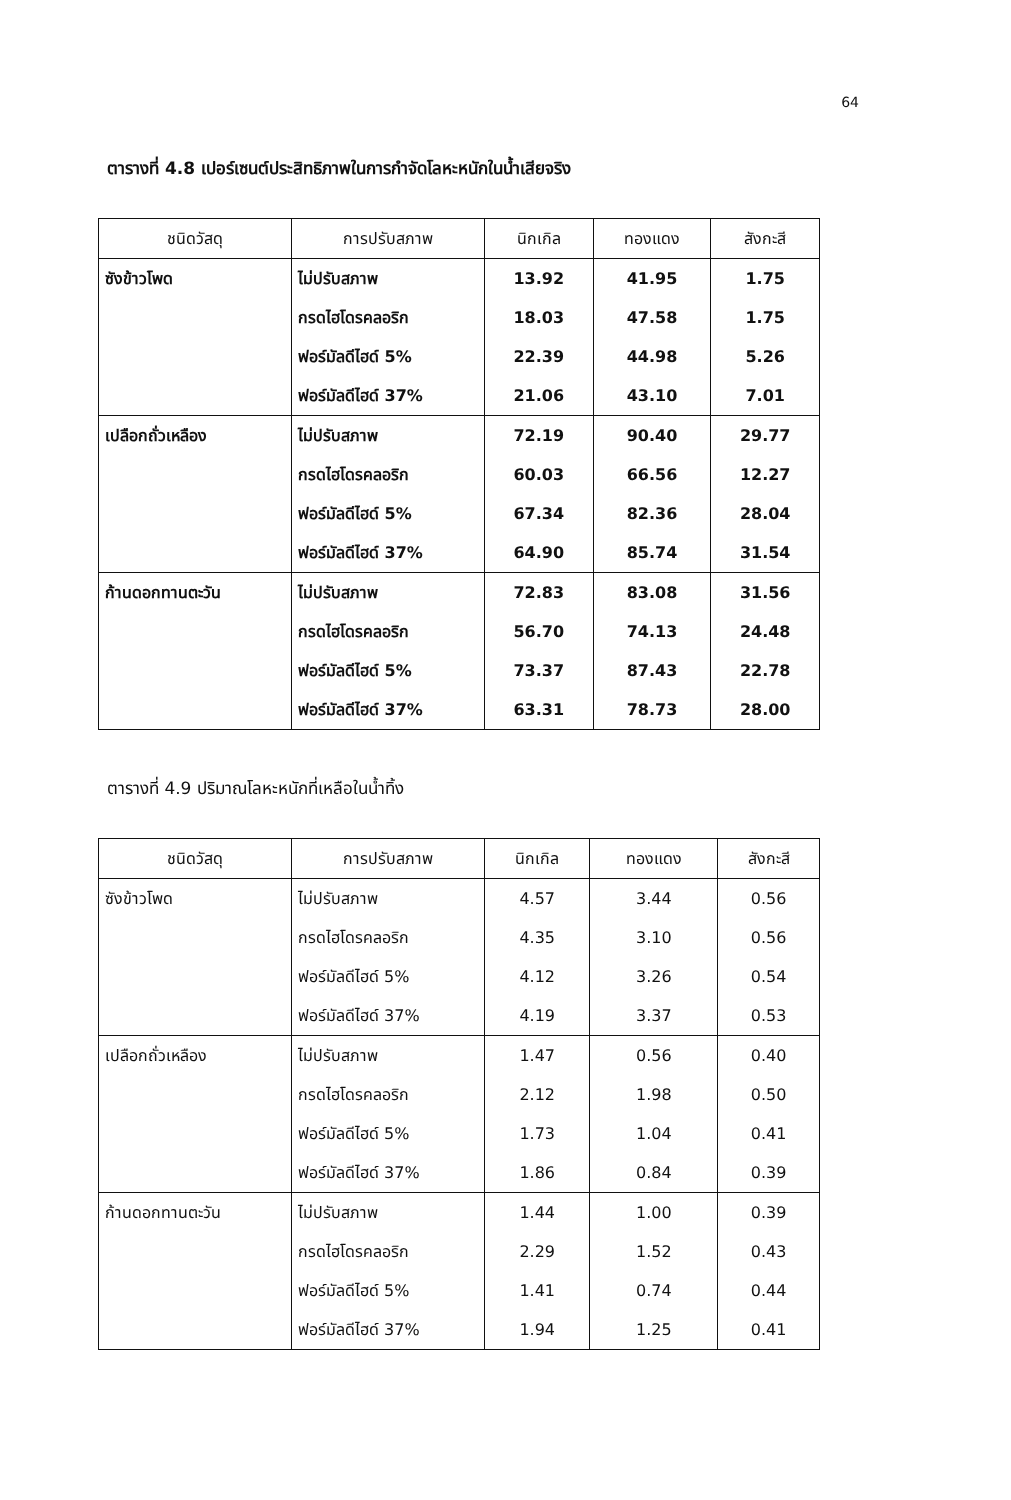64
ตารางที่ 4.8 เปอร์เซนต์ประสิทธิภาพในการกำจัดโลหะหนักในน้ำเสียจริง
| ชนิดวัสดุ | การปรับสภาพ | นิกเกิล | ทองแดง | สังกะสี |
| --- | --- | --- | --- | --- |
| ซังข้าวโพด | ไม่ปรับสภาพ | 13.92 | 41.95 | 1.75 |
| | กรดไฮโดรคลอริก | 18.03 | 47.58 | 1.75 |
| | ฟอร์มัลดีไฮด์ 5% | 22.39 | 44.98 | 5.26 |
| | ฟอร์มัลดีไฮด์ 37% | 21.06 | 43.10 | 7.01 |
| เปลือกถั่วเหลือง | ไม่ปรับสภาพ | 72.19 | 90.40 | 29.77 |
| | กรดไฮโดรคลอริก | 60.03 | 66.56 | 12.27 |
| | ฟอร์มัลดีไฮด์ 5% | 67.34 | 82.36 | 28.04 |
| | ฟอร์มัลดีไฮด์ 37% | 64.90 | 85.74 | 31.54 |
| ก้านดอกทานตะวัน | ไม่ปรับสภาพ | 72.83 | 83.08 | 31.56 |
| | กรดไฮโดรคลอริก | 56.70 | 74.13 | 24.48 |
| | ฟอร์มัลดีไฮด์ 5% | 73.37 | 87.43 | 22.78 |
| | ฟอร์มัลดีไฮด์ 37% | 63.31 | 78.73 | 28.00 |
ตารางที่ 4.9 ปริมาณโลหะหนักที่เหลือในน้ำทิ้ง
| ชนิดวัสดุ | การปรับสภาพ | นิกเกิล | ทองแดง | สังกะสี |
| --- | --- | --- | --- | --- |
| ซังข้าวโพด | ไม่ปรับสภาพ | 4.57 | 3.44 | 0.56 |
| | กรดไฮโดรคลอริก | 4.35 | 3.10 | 0.56 |
| | ฟอร์มัลดีไฮด์ 5% | 4.12 | 3.26 | 0.54 |
| | ฟอร์มัลดีไฮด์ 37% | 4.19 | 3.37 | 0.53 |
| เปลือกถั่วเหลือง | ไม่ปรับสภาพ | 1.47 | 0.56 | 0.40 |
| | กรดไฮโดรคลอริก | 2.12 | 1.98 | 0.50 |
| | ฟอร์มัลดีไฮด์ 5% | 1.73 | 1.04 | 0.41 |
| | ฟอร์มัลดีไฮด์ 37% | 1.86 | 0.84 | 0.39 |
| ก้านดอกทานตะวัน | ไม่ปรับสภาพ | 1.44 | 1.00 | 0.39 |
| | กรดไฮโดรคลอริก | 2.29 | 1.52 | 0.43 |
| | ฟอร์มัลดีไฮด์ 5% | 1.41 | 0.74 | 0.44 |
| | ฟอร์มัลดีไฮด์ 37% | 1.94 | 1.25 | 0.41 |